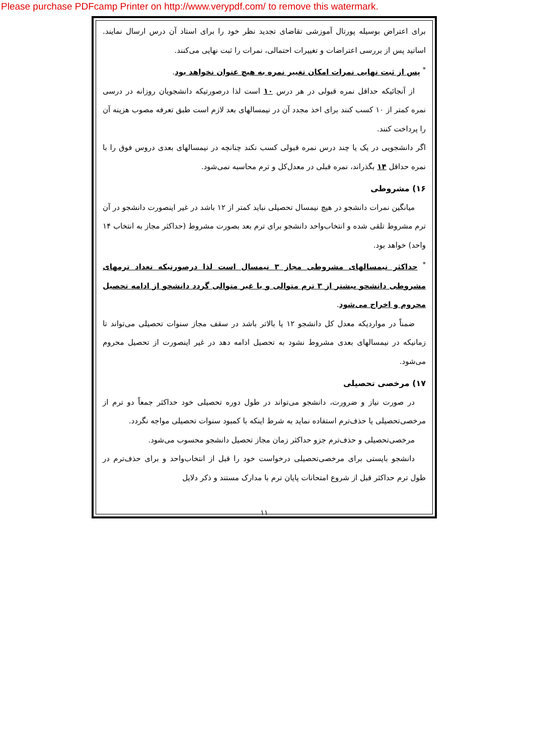Please purchase PDFcamp Printer on http://www.verypdf.com/ to remove this watermark.
برای اعتراض بوسیله پورتال آموزشی تقاضای تجدید نظر خود را برای استاد آن درس ارسال نمایند. اساتید پس از بررسی اعتراضات و تغییرات احتمالی، نمرات را ثبت نهایی می‌کنند.
<sup>*</sup> پس از ثبت نهایی نمرات امکان تغییر نمره به هیچ عنوان نخواهد بود.
از آنجائیکه حداقل نمره قبولی در هر درس ۱۰ است لذا درصورتیکه دانشجویان روزانه در درسی نمره کمتر از ۱۰ کسب کنند برای اخذ مجدد آن در نیمسالهای بعد لازم است طبق تعرفه مصوب هزینه آن را پرداخت کنند.
اگر دانشجویی در یک یا چند درس نمره قبولی کسب نکند چنانچه در نیمسالهای بعدی دروس فوق را با نمره حداقل ۱۴ بگذراند، نمره قبلی در معدل‌کل و ترم محاسبه نمی‌شود.
۱۶) مشروطی
میانگین نمرات دانشجو در هیچ نیمسال تحصیلی نباید کمتر از ۱۲ باشد در غیر اینصورت دانشجو در آن ترم مشروط تلقی شده و انتخاب‌واحد دانشجو برای ترم بعد بصورت مشروط (حداکثر مجاز به انتخاب ۱۴ واحد) خواهد بود.
<sup>*</sup> حداکثر نیمسالهای مشروطی مجاز ۳ نیمسال است لذا درصورتیکه تعداد ترمهای مشروطی دانشجو بیشتر از ۳ ترم متوالی و یا غیر متوالی گردد دانشجو از ادامه تحصیل محروم و اخراج می‌شود.
ضمناً در مواردیکه معدل کل دانشجو ۱۲ یا بالاتر باشد در سقف مجاز سنوات تحصیلی می‌تواند تا زمانیکه در نیمسالهای بعدی مشروط نشود به تحصیل ادامه دهد در غیر اینصورت از تحصیل محروم می‌شود.
۱۷) مرخصی تحصیلی
در صورت نیاز و ضرورت، دانشجو می‌تواند در طول دوره تحصیلی خود حداکثر جمعاً دو ترم از مرخصی‌تحصیلی یا حذف‌ترم استفاده نماید به شرط اینکه با کمبود سنوات تحصیلی مواجه نگردد.
مرخصی‌تحصیلی و حذف‌ترم جزو حداکثر زمان مجاز تحصیل دانشجو محسوب می‌شود.
دانشجو بایستی برای مرخصی‌تحصیلی درخواست خود را قبل از انتخاب‌واحد و برای حذف‌ترم در طول ترم حداکثر قبل از شروع امتحانات پایان ترم با مدارک مستند و ذکر دلایل
۱۱